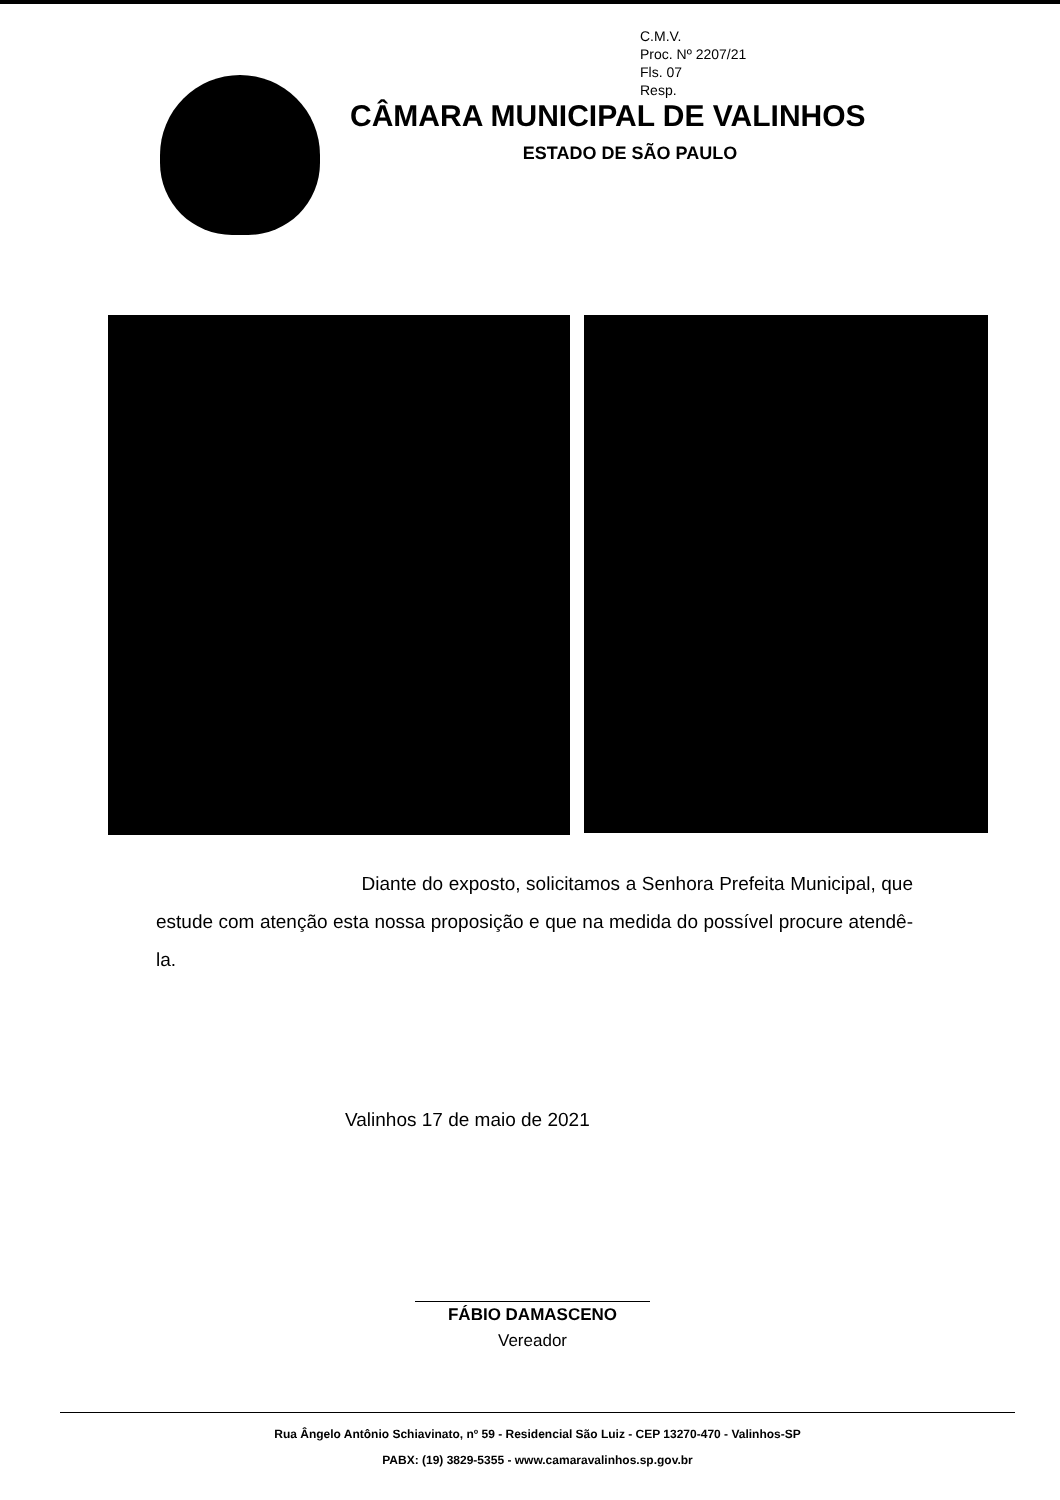C.M.V.
Proc. Nº 2207/21
Fls. 07
Resp.
CÂMARA MUNICIPAL DE VALINHOS
ESTADO DE SÃO PAULO
Diante do exposto, solicitamos a Senhora Prefeita Municipal, que estude com atenção esta nossa proposição e que na medida do possível procure atendê-la.
Valinhos 17 de maio de 2021
FÁBIO DAMASCENO
Vereador
Rua Ângelo Antônio Schiavinato, nº 59 - Residencial São Luiz - CEP 13270-470 - Valinhos-SP
PABX: (19) 3829-5355 - www.camaravalinhos.sp.gov.br